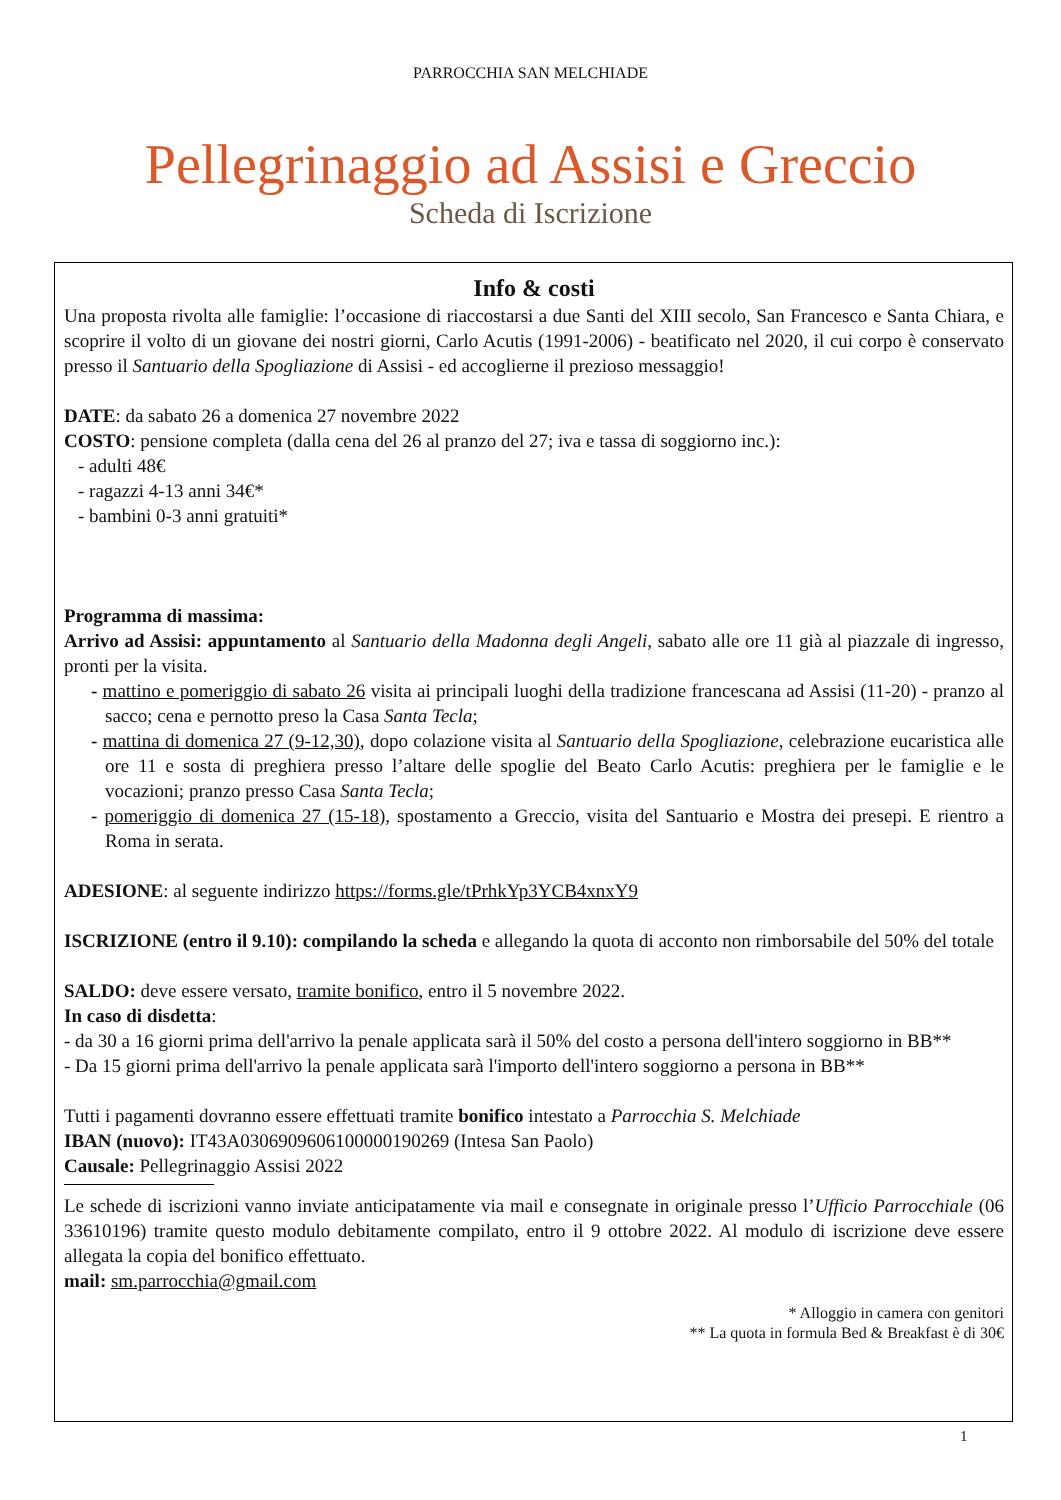PARROCCHIA SAN MELCHIADE
Pellegrinaggio ad Assisi e Greccio
Scheda di Iscrizione
Info & costi
Una proposta rivolta alle famiglie: l’occasione di riaccostarsi a due Santi del XIII secolo, San Francesco e Santa Chiara, e scoprire il volto di un giovane dei nostri giorni, Carlo Acutis (1991-2006) - beatificato nel 2020, il cui corpo è conservato presso il Santuario della Spogliazione di Assisi - ed accoglierne il prezioso messaggio!
DATE: da sabato 26 a domenica 27 novembre 2022
COSTO: pensione completa (dalla cena del 26 al pranzo del 27; iva e tassa di soggiorno inc.):
- adulti 48€
- ragazzi 4-13 anni 34€*
- bambini 0-3 anni gratuiti*
Programma di massima:
Arrivo ad Assisi: appuntamento al Santuario della Madonna degli Angeli, sabato alle ore 11 già al piazzale di ingresso, pronti per la visita.
- mattino e pomeriggio di sabato 26 visita ai principali luoghi della tradizione francescana ad Assisi (11-20) - pranzo al sacco; cena e pernotto preso la Casa Santa Tecla;
- mattina di domenica 27 (9-12,30), dopo colazione visita al Santuario della Spogliazione, celebrazione eucaristica alle ore 11 e sosta di preghiera presso l’altare delle spoglie del Beato Carlo Acutis: preghiera per le famiglie e le vocazioni; pranzo presso Casa Santa Tecla;
- pomeriggio di domenica 27 (15-18), spostamento a Greccio, visita del Santuario e Mostra dei presepi. E rientro a Roma in serata.
ADESIONE: al seguente indirizzo https://forms.gle/tPrhkYp3YCB4xnxY9
ISCRIZIONE (entro il 9.10): compilando la scheda e allegando la quota di acconto non rimborsabile del 50% del totale
SALDO: deve essere versato, tramite bonifico, entro il 5 novembre 2022.
In caso di disdetta:
- da 30 a 16 giorni prima dell'arrivo la penale applicata sarà il 50% del costo a persona dell'intero soggiorno in BB**
- Da 15 giorni prima dell'arrivo la penale applicata sarà l'importo dell'intero soggiorno a persona in BB**
Tutti i pagamenti dovranno essere effettuati tramite bonifico intestato a Parrocchia S. Melchiade
IBAN (nuovo): IT43A0306909606100000190269 (Intesa San Paolo)
Causale: Pellegrinaggio Assisi 2022
Le schede di iscrizioni vanno inviate anticipatamente via mail e consegnate in originale presso l’Ufficio Parrocchiale (06 33610196) tramite questo modulo debitamente compilato, entro il 9 ottobre 2022. Al modulo di iscrizione deve essere allegata la copia del bonifico effettuato.
mail: sm.parrocchia@gmail.com
* Alloggio in camera con genitori
** La quota in formula Bed & Breakfast è di 30€
1